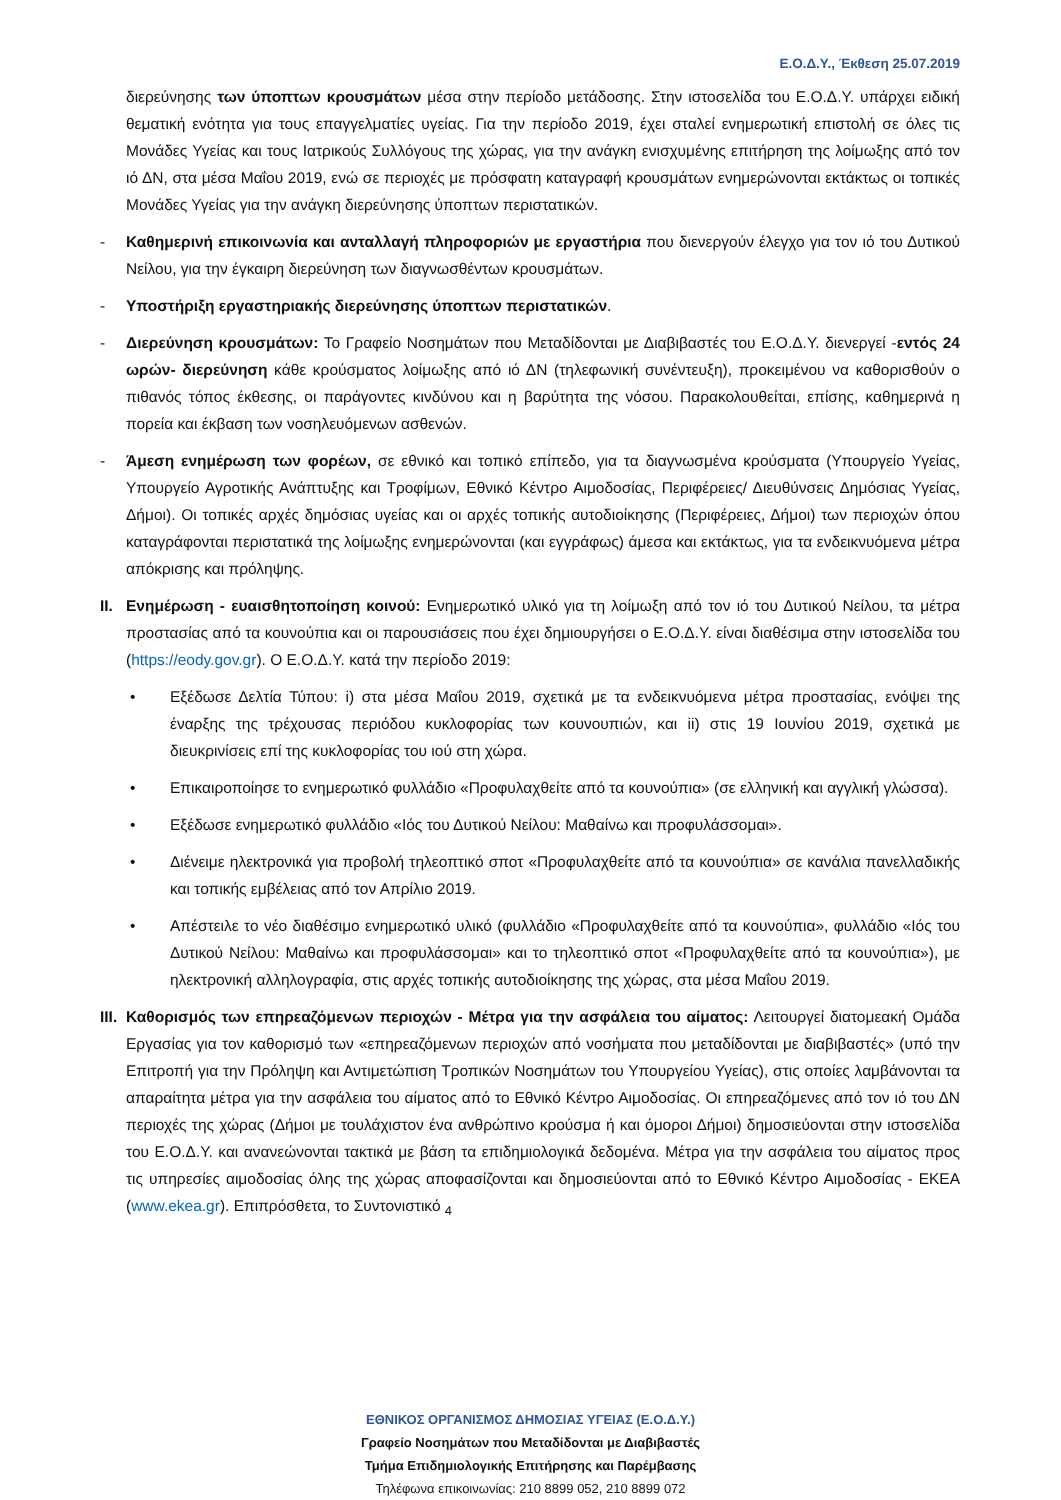Ε.Ο.Δ.Υ., Έκθεση 25.07.2019
διερεύνησης των ύποπτων κρουσμάτων μέσα στην περίοδο μετάδοσης. Στην ιστοσελίδα του Ε.Ο.Δ.Υ. υπάρχει ειδική θεματική ενότητα για τους επαγγελματίες υγείας. Για την περίοδο 2019, έχει σταλεί ενημερωτική επιστολή σε όλες τις Μονάδες Υγείας και τους Ιατρικούς Συλλόγους της χώρας, για την ανάγκη ενισχυμένης επιτήρηση της λοίμωξης από τον ιό ΔΝ, στα μέσα Μαΐου 2019, ενώ σε περιοχές με πρόσφατη καταγραφή κρουσμάτων ενημερώνονται εκτάκτως οι τοπικές Μονάδες Υγείας για την ανάγκη διερεύνησης ύποπτων περιστατικών.
- Καθημερινή επικοινωνία και ανταλλαγή πληροφοριών με εργαστήρια που διενεργούν έλεγχο για τον ιό του Δυτικού Νείλου, για την έγκαιρη διερεύνηση των διαγνωσθέντων κρουσμάτων.
- Υποστήριξη εργαστηριακής διερεύνησης ύποπτων περιστατικών.
- Διερεύνηση κρουσμάτων: Το Γραφείο Νοσημάτων που Μεταδίδονται με Διαβιβαστές του Ε.Ο.Δ.Υ. διενεργεί -εντός 24 ωρών- διερεύνηση κάθε κρούσματος λοίμωξης από ιό ΔΝ (τηλεφωνική συνέντευξη), προκειμένου να καθορισθούν ο πιθανός τόπος έκθεσης, οι παράγοντες κινδύνου και η βαρύτητα της νόσου. Παρακολουθείται, επίσης, καθημερινά η πορεία και έκβαση των νοσηλευόμενων ασθενών.
- Άμεση ενημέρωση των φορέων, σε εθνικό και τοπικό επίπεδο, για τα διαγνωσμένα κρούσματα (Υπουργείο Υγείας, Υπουργείο Αγροτικής Ανάπτυξης και Τροφίμων, Εθνικό Κέντρο Αιμοδοσίας, Περιφέρειες/ Διευθύνσεις Δημόσιας Υγείας, Δήμοι). Οι τοπικές αρχές δημόσιας υγείας και οι αρχές τοπικής αυτοδιοίκησης (Περιφέρειες, Δήμοι) των περιοχών όπου καταγράφονται περιστατικά της λοίμωξης ενημερώνονται (και εγγράφως) άμεσα και εκτάκτως, για τα ενδεικνυόμενα μέτρα απόκρισης και πρόληψης.
II. Ενημέρωση - ευαισθητοποίηση κοινού: Ενημερωτικό υλικό για τη λοίμωξη από τον ιό του Δυτικού Νείλου, τα μέτρα προστασίας από τα κουνούπια και οι παρουσιάσεις που έχει δημιουργήσει ο Ε.Ο.Δ.Υ. είναι διαθέσιμα στην ιστοσελίδα του (https://eody.gov.gr). Ο Ε.Ο.Δ.Υ. κατά την περίοδο 2019:
• Εξέδωσε Δελτία Τύπου: i) στα μέσα Μαΐου 2019, σχετικά με τα ενδεικνυόμενα μέτρα προστασίας, ενόψει της έναρξης της τρέχουσας περιόδου κυκλοφορίας των κουνουπιών, και ii) στις 19 Ιουνίου 2019, σχετικά με διευκρινίσεις επί της κυκλοφορίας του ιού στη χώρα.
• Επικαιροποίησε το ενημερωτικό φυλλάδιο «Προφυλαχθείτε από τα κουνούπια» (σε ελληνική και αγγλική γλώσσα).
• Εξέδωσε ενημερωτικό φυλλάδιο «Ιός του Δυτικού Νείλου: Μαθαίνω και προφυλάσσομαι».
• Διένειμε ηλεκτρονικά για προβολή τηλεοπτικό σποτ «Προφυλαχθείτε από τα κουνούπια» σε κανάλια πανελλαδικής και τοπικής εμβέλειας από τον Απρίλιο 2019.
• Απέστειλε το νέο διαθέσιμο ενημερωτικό υλικό (φυλλάδιο «Προφυλαχθείτε από τα κουνούπια», φυλλάδιο «Ιός του Δυτικού Νείλου: Μαθαίνω και προφυλάσσομαι» και το τηλεοπτικό σποτ «Προφυλαχθείτε από τα κουνούπια»), με ηλεκτρονική αλληλογραφία, στις αρχές τοπικής αυτοδιοίκησης της χώρας, στα μέσα Μαΐου 2019.
III. Καθορισμός των επηρεαζόμενων περιοχών - Μέτρα για την ασφάλεια του αίματος: Λειτουργεί διατομεακή Ομάδα Εργασίας για τον καθορισμό των «επηρεαζόμενων περιοχών από νοσήματα που μεταδίδονται με διαβιβαστές» (υπό την Επιτροπή για την Πρόληψη και Αντιμετώπιση Τροπικών Νοσημάτων του Υπουργείου Υγείας), στις οποίες λαμβάνονται τα απαραίτητα μέτρα για την ασφάλεια του αίματος από το Εθνικό Κέντρο Αιμοδοσίας. Οι επηρεαζόμενες από τον ιό του ΔΝ περιοχές της χώρας (Δήμοι με τουλάχιστον ένα ανθρώπινο κρούσμα ή και όμοροι Δήμοι) δημοσιεύονται στην ιστοσελίδα του Ε.Ο.Δ.Υ. και ανανεώνονται τακτικά με βάση τα επιδημιολογικά δεδομένα. Μέτρα για την ασφάλεια του αίματος προς τις υπηρεσίες αιμοδοσίας όλης της χώρας αποφασίζονται και δημοσιεύονται από το Εθνικό Κέντρο Αιμοδοσίας - ΕΚΕΑ (www.ekea.gr). Επιπρόσθετα, το Συντονιστικό <sub>4</sub>
ΕΘΝΙΚΟΣ ΟΡΓΑΝΙΣΜΟΣ ΔΗΜΟΣΙΑΣ ΥΓΕΙΑΣ (Ε.Ο.Δ.Υ.)
Γραφείο Νοσημάτων που Μεταδίδονται με Διαβιβαστές
Τμήμα Επιδημιολογικής Επιτήρησης και Παρέμβασης
Τηλέφωνα επικοινωνίας: 210 8899 052, 210 8899 072